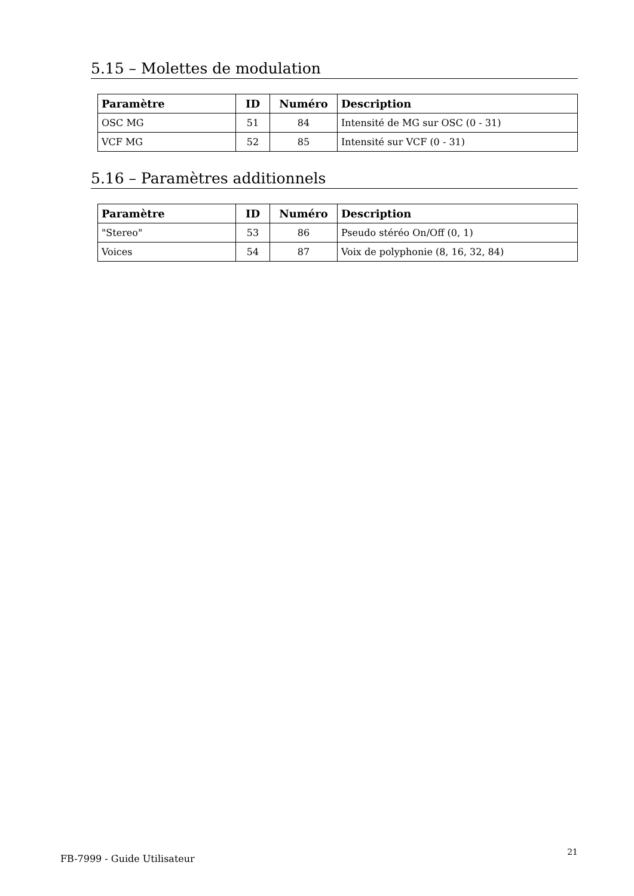5.15 – Molettes de modulation
| Paramètre | ID | Numéro | Description |
| --- | --- | --- | --- |
| OSC MG | 51 | 84 | Intensité de MG sur OSC (0 - 31) |
| VCF MG | 52 | 85 | Intensité sur VCF (0 - 31) |
5.16 – Paramètres additionnels
| Paramètre | ID | Numéro | Description |
| --- | --- | --- | --- |
| "Stereo" | 53 | 86 | Pseudo stéréo On/Off (0, 1) |
| Voices | 54 | 87 | Voix de polyphonie (8, 16, 32, 84) |
FB-7999 - Guide Utilisateur
21